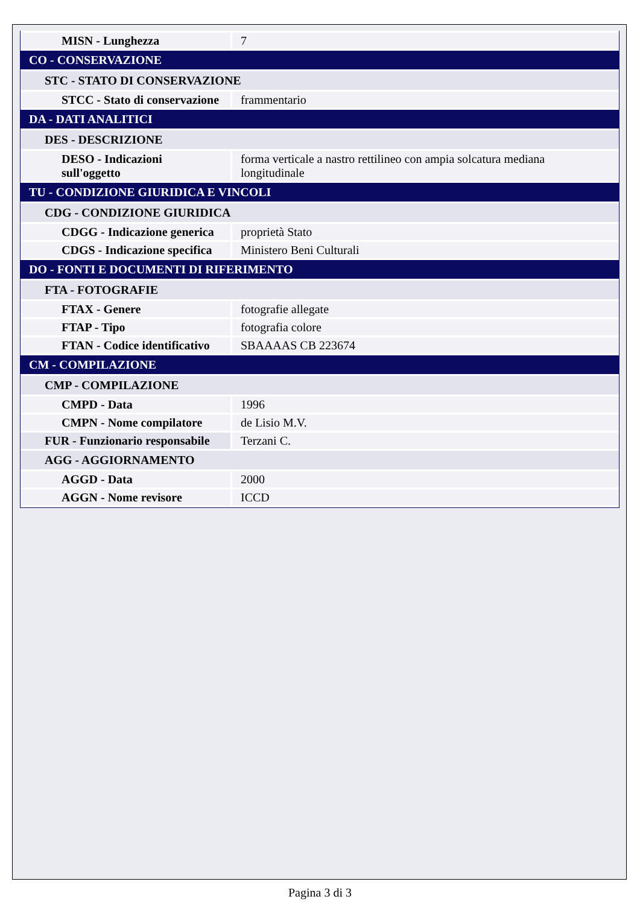| MISN - Lunghezza | 7 |
| CO - CONSERVAZIONE | |
| STC - STATO DI CONSERVAZIONE | |
| STCC - Stato di conservazione | frammentario |
| DA - DATI ANALITICI | |
| DES - DESCRIZIONE | |
| DESO - Indicazioni sull'oggetto | forma verticale a nastro rettilineo con ampia solcatura mediana longitudinale |
| TU - CONDIZIONE GIURIDICA E VINCOLI | |
| CDG - CONDIZIONE GIURIDICA | |
| CDGG - Indicazione generica | proprietà Stato |
| CDGS - Indicazione specifica | Ministero Beni Culturali |
| DO - FONTI E DOCUMENTI DI RIFERIMENTO | |
| FTA - FOTOGRAFIE | |
| FTAX - Genere | fotografie allegate |
| FTAP - Tipo | fotografia colore |
| FTAN - Codice identificativo | SBAAAAS CB 223674 |
| CM - COMPILAZIONE | |
| CMP - COMPILAZIONE | |
| CMPD - Data | 1996 |
| CMPN - Nome compilatore | de Lisio M.V. |
| FUR - Funzionario responsabile | Terzani C. |
| AGG - AGGIORNAMENTO | |
| AGGD - Data | 2000 |
| AGGN - Nome revisore | ICCD |
Pagina 3 di 3